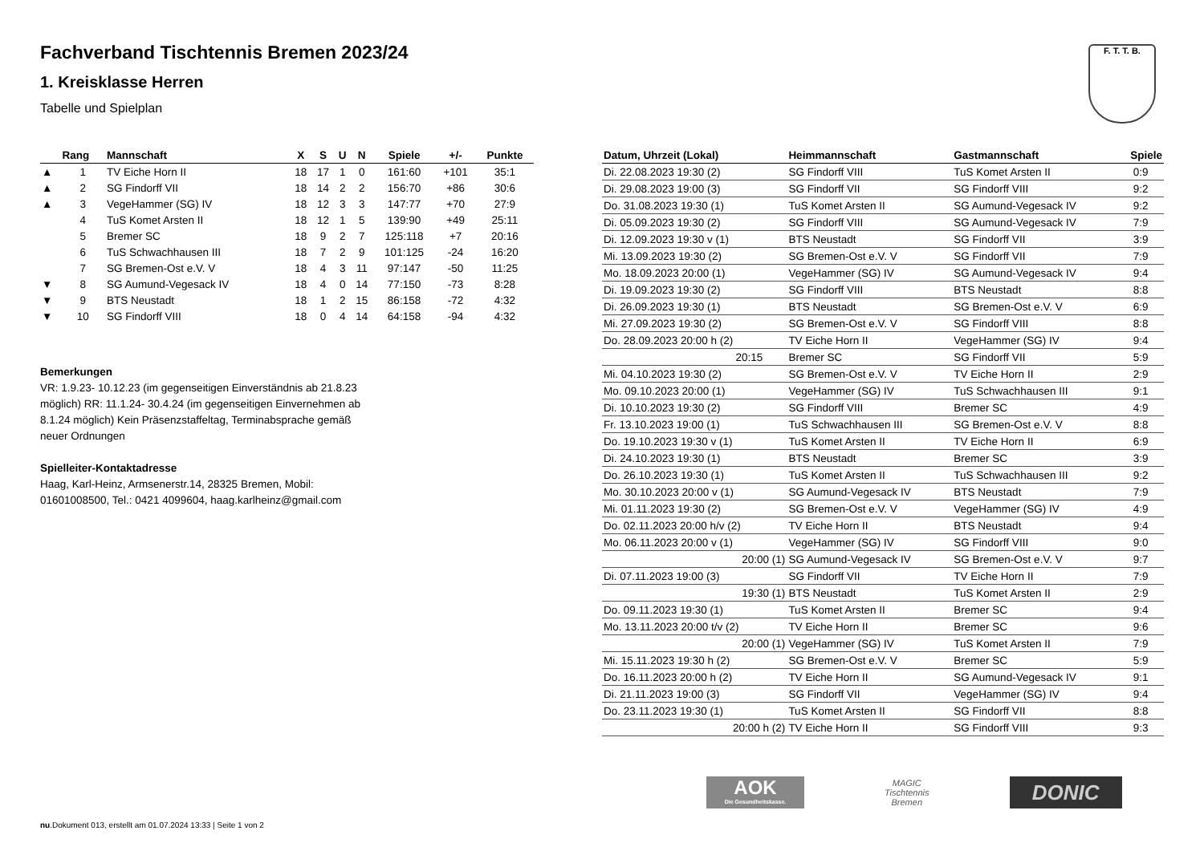F. T. T. B.
Fachverband Tischtennis Bremen 2023/24
1. Kreisklasse Herren
Tabelle und Spielplan
| | Rang | Mannschaft | X | S | U | N | Spiele | +/- | Punkte |
| --- | --- | --- | --- | --- | --- | --- | --- | --- | --- |
| ▲ | 1 | TV Eiche Horn II | 18 | 17 | 1 | 0 | 161:60 | +101 | 35:1 |
| ▲ | 2 | SG Findorff VII | 18 | 14 | 2 | 2 | 156:70 | +86 | 30:6 |
| ▲ | 3 | VegeHammer (SG) IV | 18 | 12 | 3 | 3 | 147:77 | +70 | 27:9 |
| | 4 | TuS Komet Arsten II | 18 | 12 | 1 | 5 | 139:90 | +49 | 25:11 |
| | 5 | Bremer SC | 18 | 9 | 2 | 7 | 125:118 | +7 | 20:16 |
| | 6 | TuS Schwachhausen III | 18 | 7 | 2 | 9 | 101:125 | -24 | 16:20 |
| | 7 | SG Bremen-Ost e.V. V | 18 | 4 | 3 | 11 | 97:147 | -50 | 11:25 |
| ▼ | 8 | SG Aumund-Vegesack IV | 18 | 4 | 0 | 14 | 77:150 | -73 | 8:28 |
| ▼ | 9 | BTS Neustadt | 18 | 1 | 2 | 15 | 86:158 | -72 | 4:32 |
| ▼ | 10 | SG Findorff VIII | 18 | 0 | 4 | 14 | 64:158 | -94 | 4:32 |
Bemerkungen
VR: 1.9.23- 10.12.23 (im gegenseitigen Einverständnis ab 21.8.23
möglich) RR: 11.1.24- 30.4.24 (im gegenseitigen Einvernehmen ab
8.1.24 möglich) Kein Präsenzstaffeltag, Terminabsprache gemäß
neuer Ordnungen
Spielleiter-Kontaktadresse
Haag, Karl-Heinz, Armsenerstr.14, 28325 Bremen, Mobil:
01601008500, Tel.: 0421 4099604, haag.karlheinz@gmail.com
| Datum, Uhrzeit (Lokal) | Heimmannschaft | Gastmannschaft | Spiele |
| --- | --- | --- | --- |
| Di. 22.08.2023 19:30 (2) | SG Findorff VIII | TuS Komet Arsten II | 0:9 |
| Di. 29.08.2023 19:00 (3) | SG Findorff VII | SG Findorff VIII | 9:2 |
| Do. 31.08.2023 19:30 (1) | TuS Komet Arsten II | SG Aumund-Vegesack IV | 9:2 |
| Di. 05.09.2023 19:30 (2) | SG Findorff VIII | SG Aumund-Vegesack IV | 7:9 |
| Di. 12.09.2023 19:30 v (1) | BTS Neustadt | SG Findorff VII | 3:9 |
| Mi. 13.09.2023 19:30 (2) | SG Bremen-Ost e.V. V | SG Findorff VII | 7:9 |
| Mo. 18.09.2023 20:00 (1) | VegeHammer (SG) IV | SG Aumund-Vegesack IV | 9:4 |
| Di. 19.09.2023 19:30 (2) | SG Findorff VIII | BTS Neustadt | 8:8 |
| Di. 26.09.2023 19:30 (1) | BTS Neustadt | SG Bremen-Ost e.V. V | 6:9 |
| Mi. 27.09.2023 19:30 (2) | SG Bremen-Ost e.V. V | SG Findorff VIII | 8:8 |
| Do. 28.09.2023 20:00 h (2) | TV Eiche Horn II | VegeHammer (SG) IV | 9:4 |
| 20:15 | Bremer SC | SG Findorff VII | 5:9 |
| Mi. 04.10.2023 19:30 (2) | SG Bremen-Ost e.V. V | TV Eiche Horn II | 2:9 |
| Mo. 09.10.2023 20:00 (1) | VegeHammer (SG) IV | TuS Schwachhausen III | 9:1 |
| Di. 10.10.2023 19:30 (2) | SG Findorff VIII | Bremer SC | 4:9 |
| Fr. 13.10.2023 19:00 (1) | TuS Schwachhausen III | SG Bremen-Ost e.V. V | 8:8 |
| Do. 19.10.2023 19:30 v (1) | TuS Komet Arsten II | TV Eiche Horn II | 6:9 |
| Di. 24.10.2023 19:30 (1) | BTS Neustadt | Bremer SC | 3:9 |
| Do. 26.10.2023 19:30 (1) | TuS Komet Arsten II | TuS Schwachhausen III | 9:2 |
| Mo. 30.10.2023 20:00 v (1) | SG Aumund-Vegesack IV | BTS Neustadt | 7:9 |
| Mi. 01.11.2023 19:30 (2) | SG Bremen-Ost e.V. V | VegeHammer (SG) IV | 4:9 |
| Do. 02.11.2023 20:00 h/v (2) | TV Eiche Horn II | BTS Neustadt | 9:4 |
| Mo. 06.11.2023 20:00 v (1) | VegeHammer (SG) IV | SG Findorff VIII | 9:0 |
| 20:00 (1) | SG Aumund-Vegesack IV | SG Bremen-Ost e.V. V | 9:7 |
| Di. 07.11.2023 19:00 (3) | SG Findorff VII | TV Eiche Horn II | 7:9 |
| 19:30 (1) | BTS Neustadt | TuS Komet Arsten II | 2:9 |
| Do. 09.11.2023 19:30 (1) | TuS Komet Arsten II | Bremer SC | 9:4 |
| Mo. 13.11.2023 20:00 t/v (2) | TV Eiche Horn II | Bremer SC | 9:6 |
| 20:00 (1) | VegeHammer (SG) IV | TuS Komet Arsten II | 7:9 |
| Mi. 15.11.2023 19:30 h (2) | SG Bremen-Ost e.V. V | Bremer SC | 5:9 |
| Do. 16.11.2023 20:00 h (2) | TV Eiche Horn II | SG Aumund-Vegesack IV | 9:1 |
| Di. 21.11.2023 19:00 (3) | SG Findorff VII | VegeHammer (SG) IV | 9:4 |
| Do. 23.11.2023 19:30 (1) | TuS Komet Arsten II | SG Findorff VII | 8:8 |
| 20:00 h (2) | TV Eiche Horn II | SG Findorff VIII | 9:3 |
AOK
Die Gesundheitskasse.
MAGIC
Tischtennis
Bremen
DONIC
nu.Dokument 013, erstellt am 01.07.2024 13:33 | Seite 1 von 2